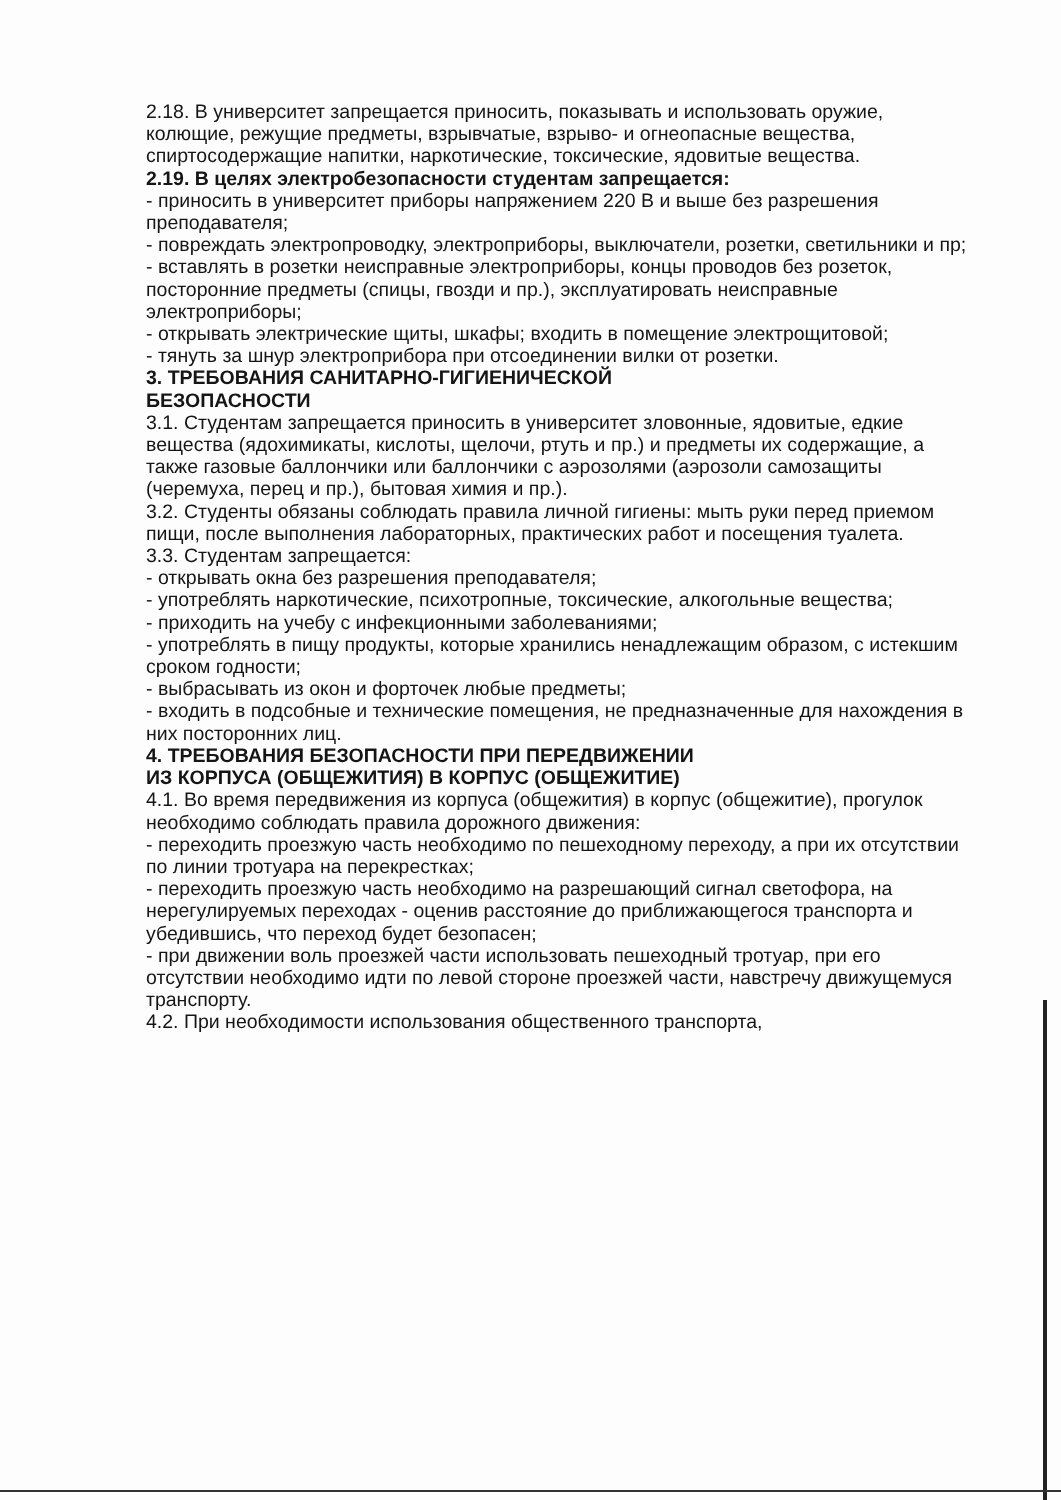2.18. В университет запрещается приносить, показывать и использовать оружие, колющие, режущие предметы, взрывчатые, взрыво- и огнеопасные вещества, спиртосодержащие напитки, наркотические, токсические, ядовитые вещества.
2.19. В целях электробезопасности студентам запрещается:
- приносить в университет приборы напряжением 220 В и выше без разрешения преподавателя;
- повреждать электропроводку, электроприборы, выключатели, розетки, светильники и пр;
- вставлять в розетки неисправные электроприборы, концы проводов без розеток, посторонние предметы (спицы, гвозди и пр.), эксплуатировать неисправные электроприборы;
- открывать электрические щиты, шкафы; входить в помещение электрощитовой;
- тянуть за шнур электроприбора при отсоединении вилки от розетки.
3. ТРЕБОВАНИЯ САНИТАРНО-ГИГИЕНИЧЕСКОЙ
БЕЗОПАСНОСТИ
3.1. Студентам запрещается приносить в университет зловонные, ядовитые, едкие вещества (ядохимикаты, кислоты, щелочи, ртуть и пр.) и предметы их содержащие, а также газовые баллончики или баллончики с аэрозолями (аэрозоли самозащиты (черемуха, перец и пр.), бытовая химия и пр.).
3.2. Студенты обязаны соблюдать правила личной гигиены: мыть руки перед приемом пищи, после выполнения лабораторных, практических работ и посещения туалета.
3.3. Студентам запрещается:
- открывать окна без разрешения преподавателя;
- употреблять наркотические, психотропные, токсические, алкогольные вещества;
- приходить на учебу с инфекционными заболеваниями;
- употреблять в пищу продукты, которые хранились ненадлежащим образом, с истекшим сроком годности;
- выбрасывать из окон и форточек любые предметы;
- входить в подсобные и технические помещения, не предназначенные для нахождения в них посторонних лиц.
4. ТРЕБОВАНИЯ БЕЗОПАСНОСТИ ПРИ ПЕРЕДВИЖЕНИИ
ИЗ КОРПУСА (ОБЩЕЖИТИЯ) В КОРПУС (ОБЩЕЖИТИЕ)
4.1. Во время передвижения из корпуса (общежития) в корпус (общежитие), прогулок необходимо соблюдать правила дорожного движения:
- переходить проезжую часть необходимо по пешеходному переходу, а при их отсутствии по линии тротуара на перекрестках;
- переходить проезжую часть необходимо на разрешающий сигнал светофора, на нерегулируемых переходах - оценив расстояние до приближающегося транспорта и убедившись, что переход будет безопасен;
- при движении воль проезжей части использовать пешеходный тротуар, при его отсутствии необходимо идти по левой стороне проезжей части, навстречу движущемуся транспорту.
4.2. При необходимости использования общественного транспорта,